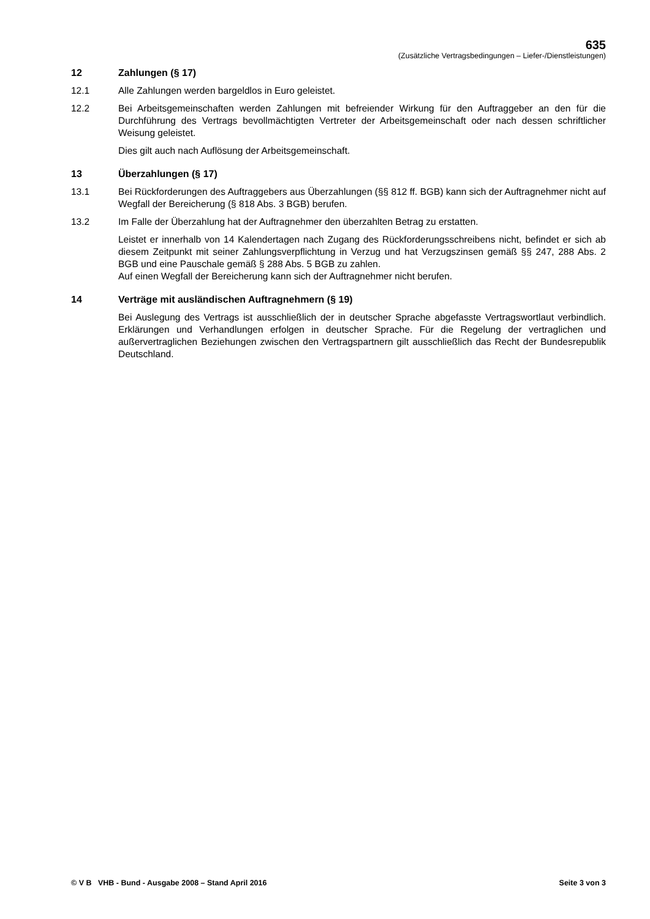635
(Zusätzliche Vertragsbedingungen – Liefer-/Dienstleistungen)
12 Zahlungen (§ 17)
12.1 Alle Zahlungen werden bargeldlos in Euro geleistet.
12.2 Bei Arbeitsgemeinschaften werden Zahlungen mit befreiender Wirkung für den Auftraggeber an den für die Durchführung des Vertrags bevollmächtigten Vertreter der Arbeitsgemeinschaft oder nach dessen schriftlicher Weisung geleistet.
Dies gilt auch nach Auflösung der Arbeitsgemeinschaft.
13 Überzahlungen (§ 17)
13.1 Bei Rückforderungen des Auftraggebers aus Überzahlungen (§§ 812 ff. BGB) kann sich der Auftragnehmer nicht auf Wegfall der Bereicherung (§ 818 Abs. 3 BGB) berufen.
13.2 Im Falle der Überzahlung hat der Auftragnehmer den überzahlten Betrag zu erstatten.
Leistet er innerhalb von 14 Kalendertagen nach Zugang des Rückforderungsschreibens nicht, befindet er sich ab diesem Zeitpunkt mit seiner Zahlungsverpflichtung in Verzug und hat Verzugszinsen gemäß §§ 247, 288 Abs. 2 BGB und eine Pauschale gemäß § 288 Abs. 5 BGB zu zahlen.
Auf einen Wegfall der Bereicherung kann sich der Auftragnehmer nicht berufen.
14 Verträge mit ausländischen Auftragnehmern (§ 19)
Bei Auslegung des Vertrags ist ausschließlich der in deutscher Sprache abgefasste Vertragswortlaut verbindlich. Erklärungen und Verhandlungen erfolgen in deutscher Sprache. Für die Regelung der vertraglichen und außervertraglichen Beziehungen zwischen den Vertragspartnern gilt ausschließlich das Recht der Bundesrepublik Deutschland.
© V B VHB - Bund - Ausgabe 2008 – Stand April 2016 Seite 3 von 3